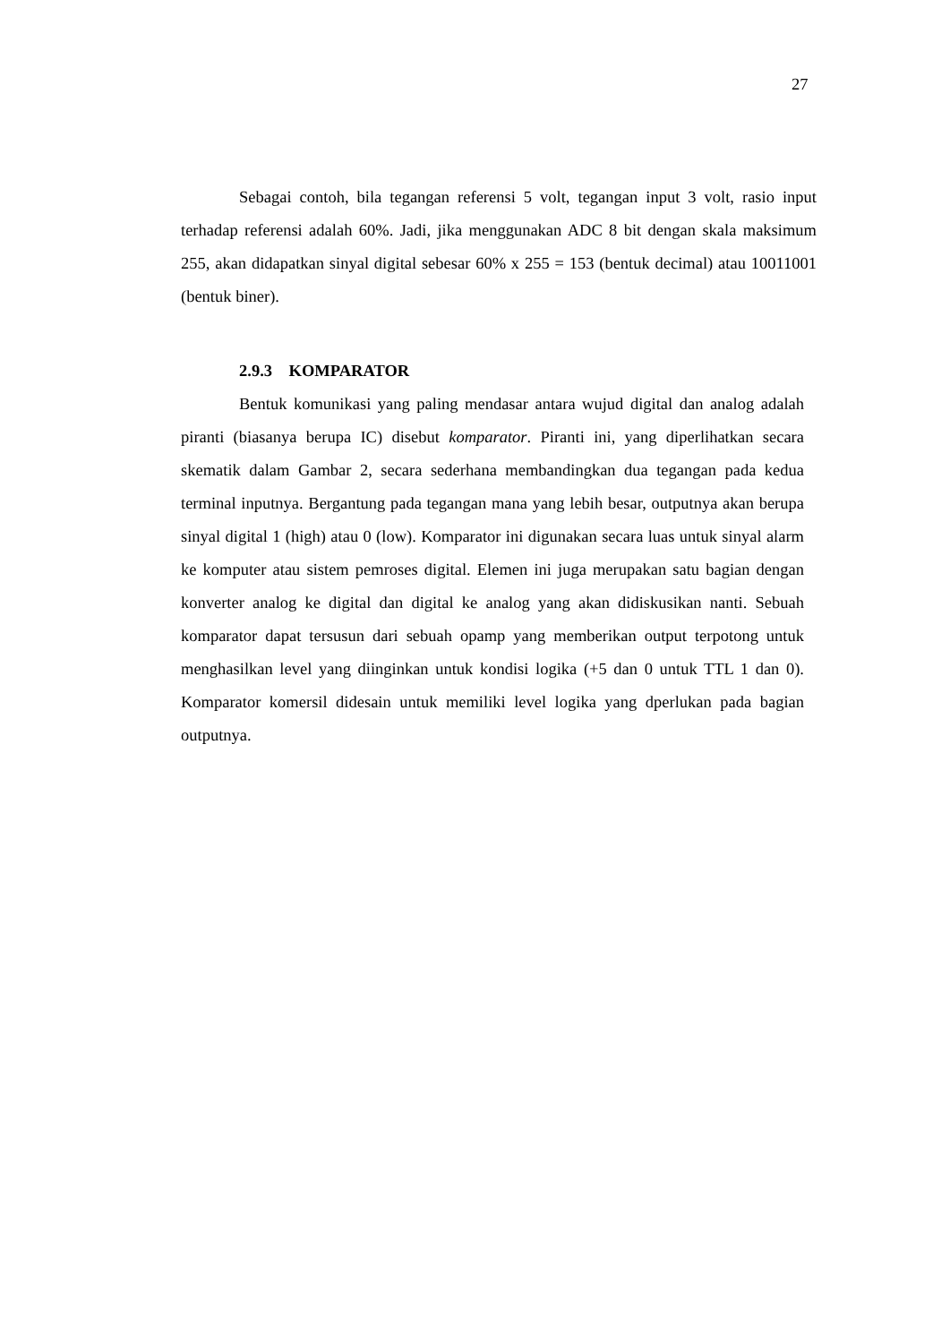27
Sebagai contoh, bila tegangan referensi 5 volt, tegangan input 3 volt, rasio input terhadap referensi adalah 60%. Jadi, jika menggunakan ADC 8 bit dengan skala maksimum 255, akan didapatkan sinyal digital sebesar 60% x 255 = 153 (bentuk decimal) atau 10011001 (bentuk biner).
2.9.3 KOMPARATOR
Bentuk komunikasi yang paling mendasar antara wujud digital dan analog adalah piranti (biasanya berupa IC) disebut komparator. Piranti ini, yang diperlihatkan secara skematik dalam Gambar 2, secara sederhana membandingkan dua tegangan pada kedua terminal inputnya. Bergantung pada tegangan mana yang lebih besar, outputnya akan berupa sinyal digital 1 (high) atau 0 (low). Komparator ini digunakan secara luas untuk sinyal alarm ke komputer atau sistem pemroses digital. Elemen ini juga merupakan satu bagian dengan konverter analog ke digital dan digital ke analog yang akan didiskusikan nanti. Sebuah komparator dapat tersusun dari sebuah opamp yang memberikan output terpotong untuk menghasilkan level yang diinginkan untuk kondisi logika (+5 dan 0 untuk TTL 1 dan 0). Komparator komersil didesain untuk memiliki level logika yang dperlukan pada bagian outputnya.